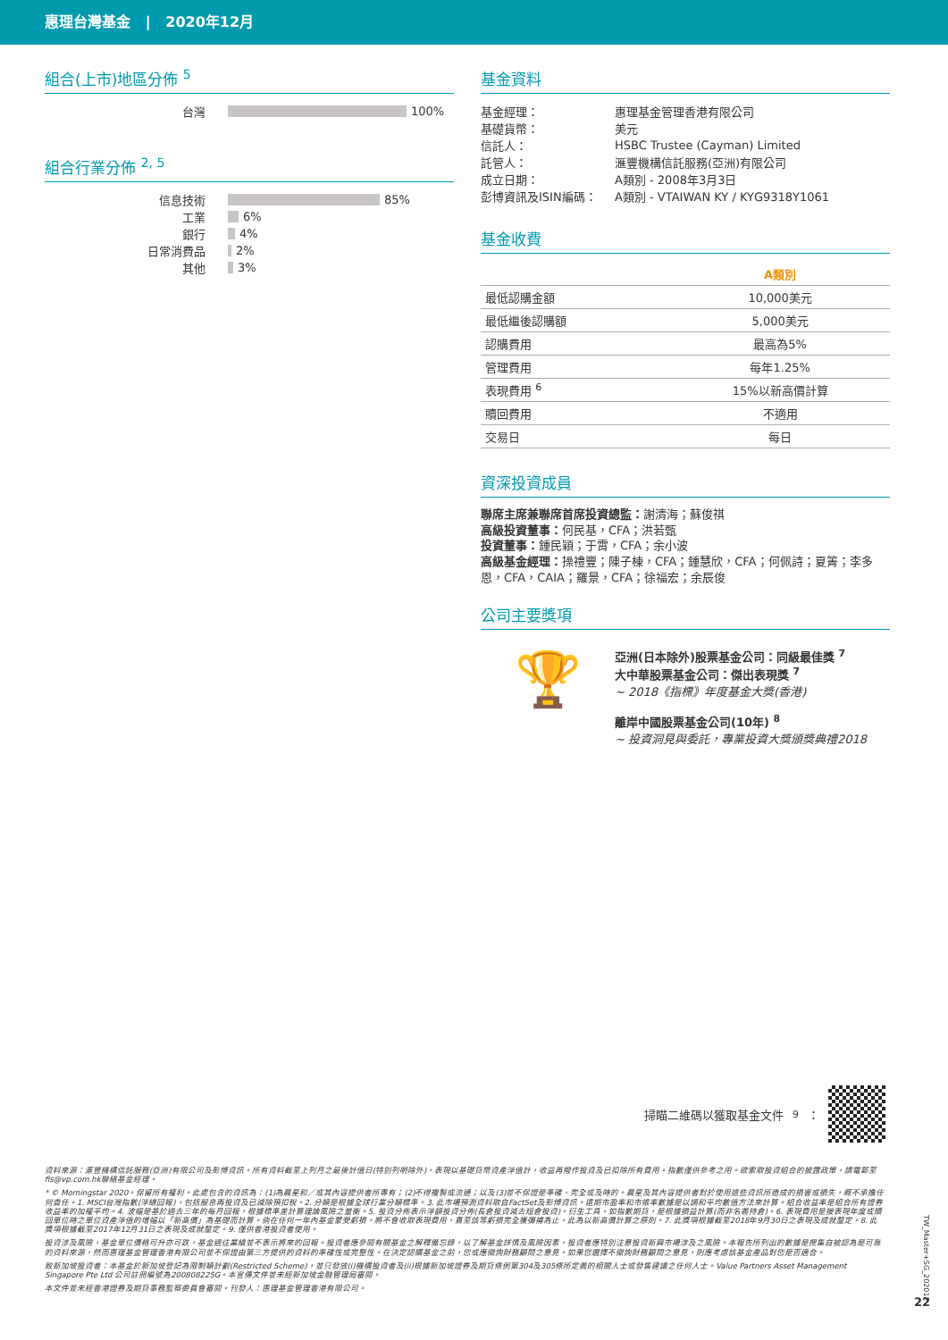惠理台灣基金 | 2020年12月
組合(上市)地區分佈 <sup>5</sup>
台灣 100%
組合行業分佈 <sup>2, 5</sup>
信息技術 85%
工業 6%
銀行 4%
日常消費品 2%
其他 3%
基金資料
| 基金經理： | 惠理基金管理香港有限公司 |
| 基礎貨幣： | 美元 |
| 信託人： | HSBC Trustee (Cayman) Limited |
| 託管人： | 滙豐機構信託服務(亞洲)有限公司 |
| 成立日期： | A類別 - 2008年3月3日 |
| 彭博資訊及ISIN編碼： | A類別 - VTAIWAN KY / KYG9318Y1061 |
基金收費
| | A類別 |
| 最低認購金額 | 10,000美元 |
| 最低繼後認購額 | 5,000美元 |
| 認購費用 | 最高為5% |
| 管理費用 | 每年1.25% |
| 表現費用 <sup>6</sup> | 15%以新高價計算 |
| 贖回費用 | 不適用 |
| 交易日 | 每日 |
資深投資成員
聯席主席兼聯席首席投資總監：謝清海；蘇俊祺
高級投資董事：何民基，CFA；洪若甄
投資董事：鍾民穎；于霄，CFA；余小波
高級基金經理：操禮豐；陳子棟，CFA；鍾慧欣，CFA；何佩詩；夏箐；李多恩，CFA，CAIA；羅景，CFA；徐福宏；余辰俊
公司主要獎項
🏆
亞洲(日本除外)股票基金公司：同級最佳獎 <sup>7</sup>
大中華股票基金公司：傑出表現獎 <sup>7</sup>
~ 2018《指標》年度基金大獎(香港)
離岸中國股票基金公司(10年) <sup>8</sup>
~ 投資洞見與委託，專業投資大獎頒獎典禮2018
掃瞄二維碼以獲取基金文件 <sup>9</sup>：
資料來源：滙豐機構信託服務(亞洲)有限公司及彭博資訊。所有資料截至上列月之最後計值日(特別列明除外)，表現以基礎貨幣資產淨值計，收益再撥作投資及已扣除所有費用。指數僅供參考之用。欲索取投資組合的披露政策，請電郵至fis@vp.com.hk聯絡基金經理。
* © Morningstar 2020。保留所有權利。此處包含的資訊為：(1)為晨星和／或其內容提供者所專有；(2)不得複製或流通；以及(3)並不保證是準確、完全或及時的。晨星及其內容提供者對於使用這些資訊所造成的損害或損失，概不承擔任何責任。1. MSCI台灣指數(淨總回報)，包括股息再投資及已減除預扣稅。2. 分類是根據全球行業分類標準。3. 此市場預測資料取自FactSet及彭博資訊。遠期市盈率和市帳率數據是以調和平均數值方法來計算。組合收益率是組合所有證券收益率的加權平均。4. 波幅是基於過去三年的每月回報，根據標準差計算理論風險之量衡。5. 投資分佈表示淨額投資分佈(長倉投資減去短倉投資)。衍生工具，如指數期貨，是根據損益計算(而非名義持倉)。6. 表現費用是按表現年度或贖回單位時之單位資產淨值的增幅以「新高價」為基礎而計算。倘在任何一年內基金蒙受虧損，將不會收取表現費用，直至該等虧損完全獲彌補為止，此為以新高價計算之原則。7. 此獎項根據截至2018年9月30日之表現及成就釐定。8. 此獎項根據截至2017年12月31日之表現及成就釐定。9. 僅供香港投資者使用。
投資涉及風險，基金單位價格可升亦可跌，基金過往業績並不表示將來的回報。投資者應參閱有關基金之解釋備忘錄，以了解基金詳情及風險因素，投資者應特別注意投資新興市場涉及之風險。本報告所列出的數據是搜集自被認為是可靠的資料來源，然而惠理基金管理香港有限公司並不保證由第三方提供的資料的準確性或完整性。在決定認購基金之前，您或應徵詢財務顧問之意見。如果您選擇不徵詢財務顧問之意見，則應考慮該基金產品對您是否適合。
致新加坡投資者：本基金於新加坡登記為限制類計劃(Restricted Scheme)，並只發放(i)機構投資者及(ii)根據新加坡證券及期貨條例第304及305條所定義的相關人士或發售建議之任何人士。Value Partners Asset Management Singapore Pte Ltd 公司註冊編號為200808225G。本宣傳文件並未經新加坡金融管理局審閱。
本文件並未經香港證券及期貨事務監察委員會審閱。刊發人：惠理基金管理香港有限公司。
22
TW_Master+SG_202012